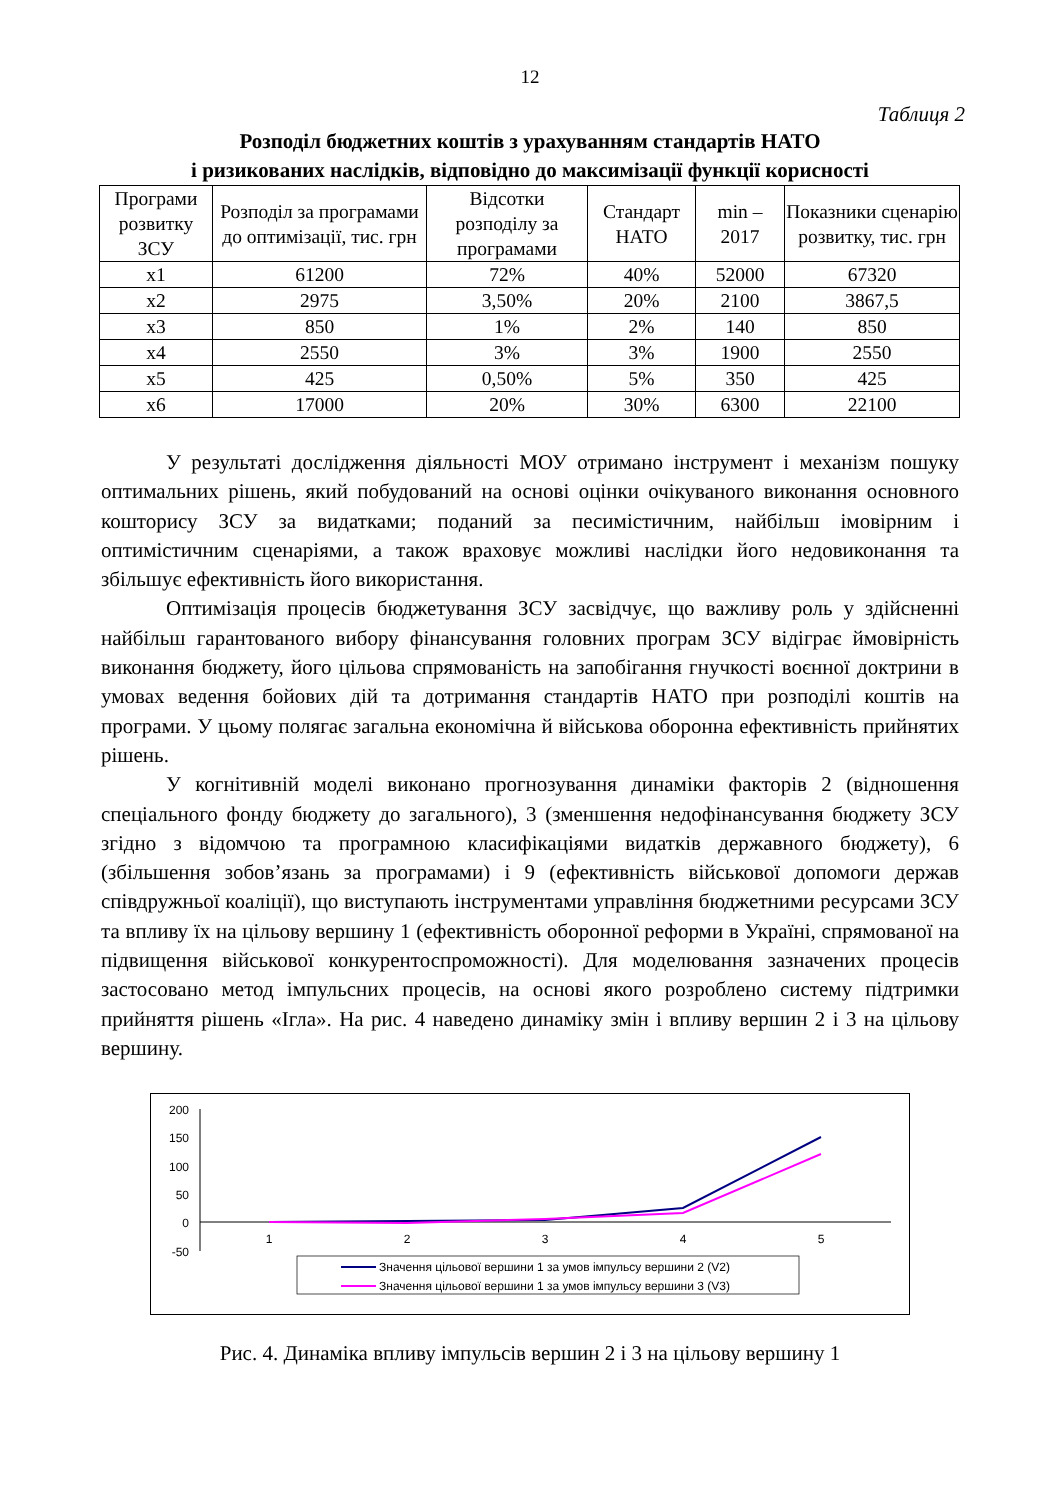12
Таблиця 2
Розподіл бюджетних коштів з урахуванням стандартів НАТО
і ризикованих наслідків, відповідно до максимізації функції корисності
| Програми розвитку ЗСУ | Розподіл за програмами до оптимізації, тис. грн | Відсотки розподілу за програмами | Стандарт НАТО | min – 2017 | Показники сценарію розвитку, тис. грн |
| x1 | 61200 | 72% | 40% | 52000 | 67320 |
| x2 | 2975 | 3,50% | 20% | 2100 | 3867,5 |
| x3 | 850 | 1% | 2% | 140 | 850 |
| x4 | 2550 | 3% | 3% | 1900 | 2550 |
| x5 | 425 | 0,50% | 5% | 350 | 425 |
| x6 | 17000 | 20% | 30% | 6300 | 22100 |
У результаті дослідження діяльності МОУ отримано інструмент і механізм пошуку оптимальних рішень, який побудований на основі оцінки очікуваного виконання основного кошторису ЗСУ за видатками; поданий за песимістичним, найбільш імовірним і оптимістичним сценаріями, а також враховує можливі наслідки його недовиконання та збільшує ефективність його використання.
Оптимізація процесів бюджетування ЗСУ засвідчує, що важливу роль у здійсненні найбільш гарантованого вибору фінансування головних програм ЗСУ відіграє ймовірність виконання бюджету, його цільова спрямованість на запобігання гнучкості воєнної доктрини в умовах ведення бойових дій та дотримання стандартів НАТО при розподілі коштів на програми. У цьому полягає загальна економічна й військова оборонна ефективність прийнятих рішень.
У когнітивній моделі виконано прогнозування динаміки факторів 2 (відношення спеціального фонду бюджету до загального), 3 (зменшення недофінансування бюджету ЗСУ згідно з відомчою та програмною класифікаціями видатків державного бюджету), 6 (збільшення зобов’язань за програмами) і 9 (ефективність військової допомоги держав співдружньої коаліції), що виступають інструментами управління бюджетними ресурсами ЗСУ та впливу їх на цільову вершину 1 (ефективність оборонної реформи в Україні, спрямованої на підвищення військової конкурентоспроможності). Для моделювання зазначених процесів застосовано метод імпульсних процесів, на основі якого розроблено систему підтримки прийняття рішень «Ігла». На рис. 4 наведено динаміку змін і впливу вершин 2 і 3 на цільову вершину.
200
150
100
50
0
-50
1
2
3
4
5
Значення цільової вершини 1 за умов імпульсу вершини 2 (V2)
Значення цільової вершини 1 за умов імпульсу вершини 3 (V3)
Рис. 4. Динаміка впливу імпульсів вершин 2 і 3 на цільову вершину 1